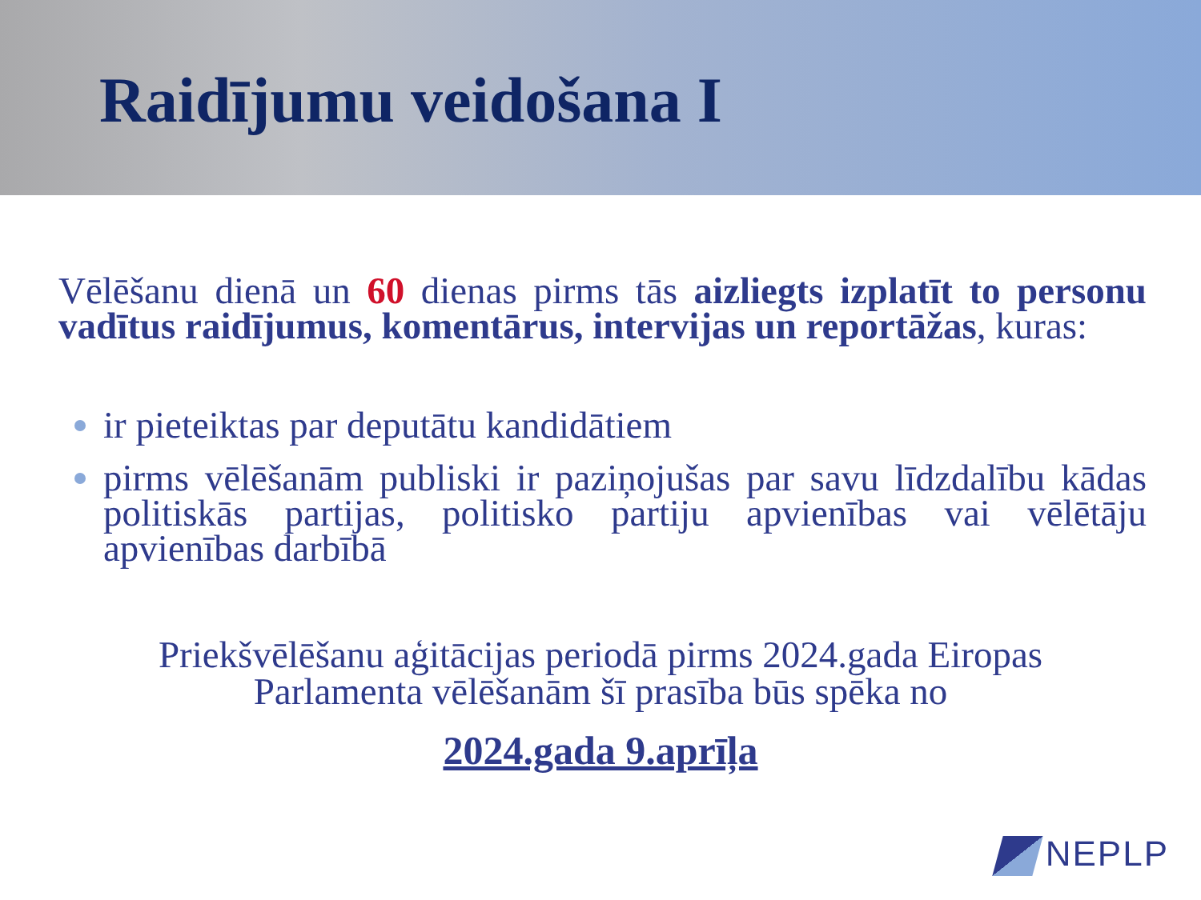Raidījumu veidošana I
Vēlēšanu dienā un 60 dienas pirms tās aizliegts izplatīt to personu vadītus raidījumus, komentārus, intervijas un reportāžas, kuras:
ir pieteiktas par deputātu kandidātiem
pirms vēlēšanām publiski ir paziņojušas par savu līdzdalību kādas politiskās partijas, politisko partiju apvienības vai vēlētāju apvienības darbībā
Priekšvēlēšanu aģitācijas periodā pirms 2024.gada Eiropas
Parlamenta vēlēšanām šī prasība būs spēka no
2024.gada 9.aprīļa
NEPLP